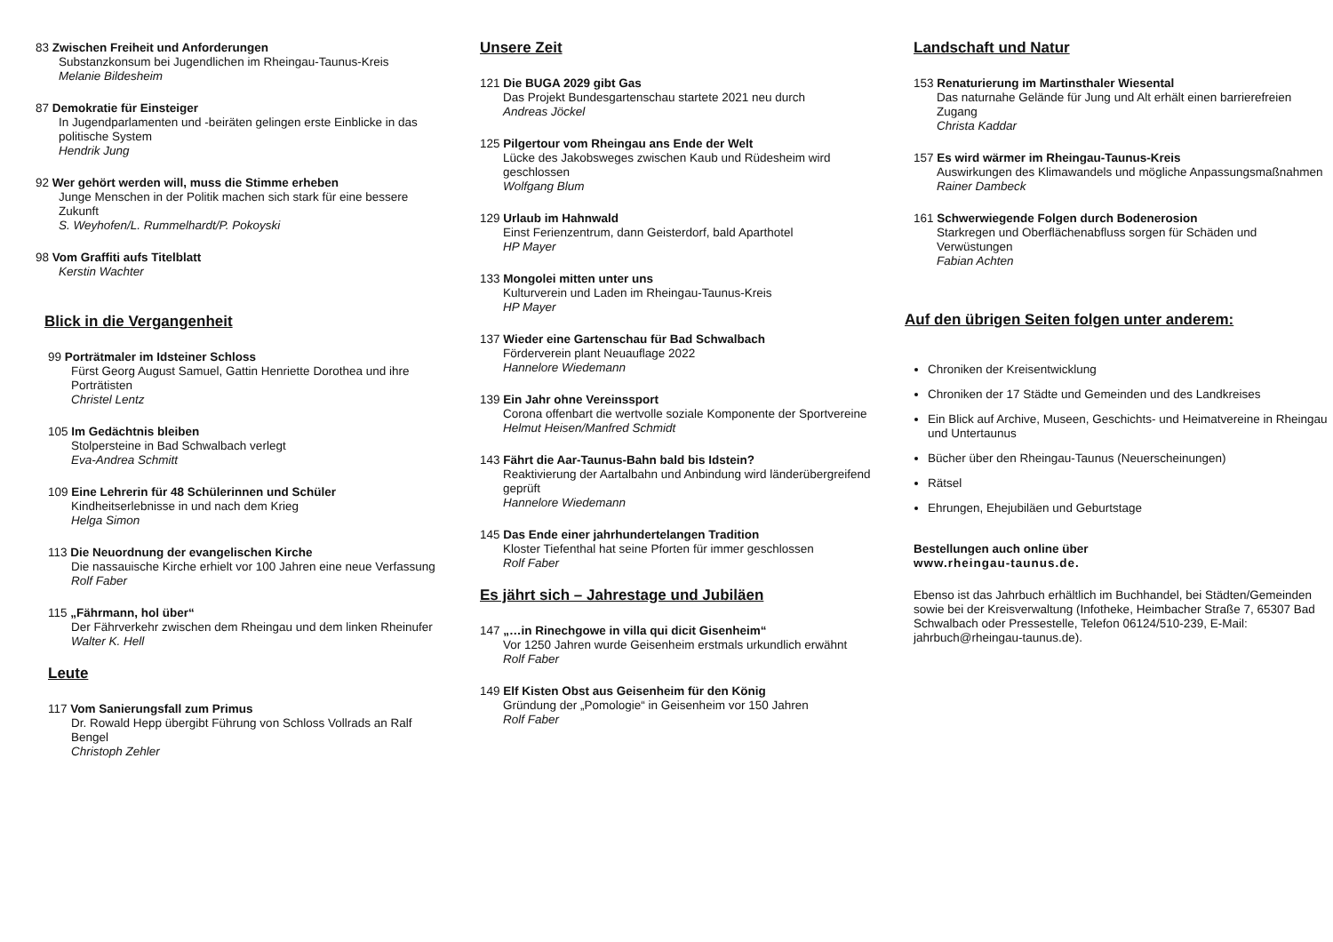83 Zwischen Freiheit und Anforderungen
Substanzkonsum bei Jugendlichen im Rheingau-Taunus-Kreis
Melanie Bildesheim
87 Demokratie für Einsteiger
In Jugendparlamenten und -beiräten gelingen erste Einblicke in das politische System
Hendrik Jung
92 Wer gehört werden will, muss die Stimme erheben
Junge Menschen in der Politik machen sich stark für eine bessere Zukunft
S. Weyhofen/L. Rummelhardt/P. Pokoyski
98 Vom Graffiti aufs Titelblatt
Kerstin Wachter
Blick in die Vergangenheit
99 Porträtmaler im Idsteiner Schloss
Fürst Georg August Samuel, Gattin Henriette Dorothea und ihre Porträtisten
Christel Lentz
105 Im Gedächtnis bleiben
Stolpersteine in Bad Schwalbach verlegt
Eva-Andrea Schmitt
109 Eine Lehrerin für 48 Schülerinnen und Schüler
Kindheitserlebnisse in und nach dem Krieg
Helga Simon
113 Die Neuordnung der evangelischen Kirche
Die nassauische Kirche erhielt vor 100 Jahren eine neue Verfassung
Rolf Faber
115 „Fährmann, hol über“
Der Fährverkehr zwischen dem Rheingau und dem linken Rheinufer
Walter K. Hell
Leute
117 Vom Sanierungsfall zum Primus
Dr. Rowald Hepp übergibt Führung von Schloss Vollrads an Ralf Bengel
Christoph Zehler
Unsere Zeit
121 Die BUGA 2029 gibt Gas
Das Projekt Bundesgartenschau startete 2021 neu durch
Andreas Jöckel
125 Pilgertour vom Rheingau ans Ende der Welt
Lücke des Jakobsweges zwischen Kaub und Rüdesheim wird geschlossen
Wolfgang Blum
129 Urlaub im Hahnwald
Einst Ferienzentrum, dann Geisterdorf, bald Aparthotel
HP Mayer
133 Mongolei mitten unter uns
Kulturverein und Laden im Rheingau-Taunus-Kreis
HP Mayer
137 Wieder eine Gartenschau für Bad Schwalbach
Förderverein plant Neuauflage 2022
Hannelore Wiedemann
139 Ein Jahr ohne Vereinssport
Corona offenbart die wertvolle soziale Komponente der Sportvereine
Helmut Heisen/Manfred Schmidt
143 Fährt die Aar-Taunus-Bahn bald bis Idstein?
Reaktivierung der Aartalbahn und Anbindung wird länderübergreifend geprüft
Hannelore Wiedemann
145 Das Ende einer jahrhundertelangen Tradition
Kloster Tiefenthal hat seine Pforten für immer geschlossen
Rolf Faber
Es jährt sich – Jahrestage und Jubiläen
147 „…in Rinechgowe in villa qui dicit Gisenheim“
Vor 1250 Jahren wurde Geisenheim erstmals urkundlich erwähnt
Rolf Faber
149 Elf Kisten Obst aus Geisenheim für den König
Gründung der „Pomologie“ in Geisenheim vor 150 Jahren
Rolf Faber
Landschaft und Natur
153 Renaturierung im Martinsthaler Wiesental
Das naturnahe Gelände für Jung und Alt erhält einen barrierefreien Zugang
Christa Kaddar
157 Es wird wärmer im Rheingau-Taunus-Kreis
Auswirkungen des Klimawandels und mögliche Anpassungsmaßnahmen
Rainer Dambeck
161 Schwerwiegende Folgen durch Bodenerosion
Starkregen und Oberflächenabfluss sorgen für Schäden und Verwüstungen
Fabian Achten
Auf den übrigen Seiten folgen unter anderem:
Chroniken der Kreisentwicklung
Chroniken der 17 Städte und Gemeinden und des Landkreises
Ein Blick auf Archive, Museen, Geschichts- und Heimatvereine in Rheingau und Untertaunus
Bücher über den Rheingau-Taunus (Neuerscheinungen)
Rätsel
Ehrungen, Ehejubiläen und Geburtstage
Bestellungen auch online über
www.rheingau-taunus.de.
Ebenso ist das Jahrbuch erhältlich im Buchhandel, bei Städten/Gemeinden sowie bei der Kreisverwaltung (Infotheke, Heimbacher Straße 7, 65307 Bad Schwalbach oder Pressestelle, Telefon 06124/510-239, E-Mail: jahrbuch@rheingau-taunus.de).